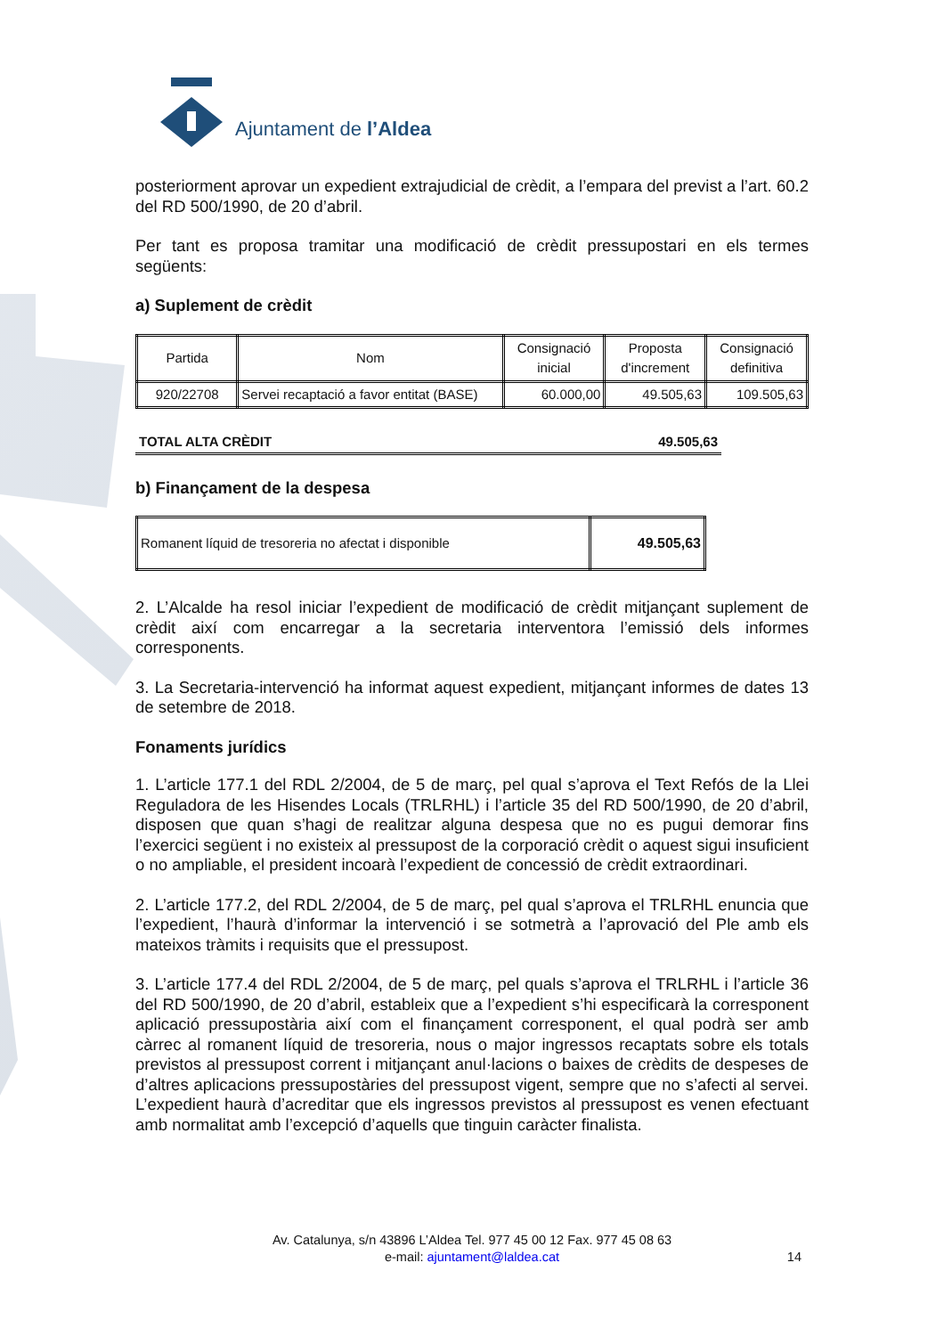Ajuntament de l’Aldea
posteriorment aprovar un expedient extrajudicial de crèdit, a l’empara del previst a l’art. 60.2 del RD 500/1990, de 20 d’abril.
Per tant es proposa tramitar una modificació de crèdit pressupostari en els termes següents:
a) Suplement de crèdit
| Partida | Nom | Consignació inicial | Proposta d'increment | Consignació definitiva |
| --- | --- | --- | --- | --- |
| 920/22708 | Servei recaptació a favor entitat (BASE) | 60.000,00 | 49.505,63 | 109.505,63 |
TOTAL ALTA CRÈDIT 49.505,63
b) Finançament de la despesa
| Romanent líquid de tresoreria no afectat i disponible | 49.505,63 |
2. L’Alcalde ha resol iniciar l’expedient de modificació de crèdit mitjançant suplement de crèdit així com encarregar a la secretaria interventora l’emissió dels informes corresponents.
3. La Secretaria-intervenció ha informat aquest expedient, mitjançant informes de dates 13 de setembre de 2018.
Fonaments jurídics
1. L’article 177.1 del RDL 2/2004, de 5 de març, pel qual s’aprova el Text Refós de la Llei Reguladora de les Hisendes Locals (TRLRHL) i l’article 35 del RD 500/1990, de 20 d’abril, disposen que quan s’hagi de realitzar alguna despesa que no es pugui demorar fins l’exercici següent i no existeix al pressupost de la corporació crèdit o aquest sigui insuficient o no ampliable, el president incoarà l’expedient de concessió de crèdit extraordinari.
2. L’article 177.2, del RDL 2/2004, de 5 de març, pel qual s’aprova el TRLRHL enuncia que l’expedient, l’haurà d’informar la intervenció i se sotmetrà a l’aprovació del Ple amb els mateixos tràmits i requisits que el pressupost.
3. L’article 177.4 del RDL 2/2004, de 5 de març, pel quals s’aprova el TRLRHL i l’article 36 del RD 500/1990, de 20 d’abril, estableix que a l’expedient s’hi especificarà la corresponent aplicació pressupostària així com el finançament corresponent, el qual podrà ser amb càrrec al romanent líquid de tresoreria, nous o major ingressos recaptats sobre els totals previstos al pressupost corrent i mitjançant anul·lacions o baixes de crèdits de despeses de d’altres aplicacions pressupostàries del pressupost vigent, sempre que no s’afecti al servei. L’expedient haurà d’acreditar que els ingressos previstos al pressupost es venen efectuant amb normalitat amb l’excepció d’aquells que tinguin caràcter finalista.
Av. Catalunya, s/n 43896 L’Aldea Tel. 977 45 00 12 Fax. 977 45 08 63
e-mail: ajuntament@laldea.cat
14